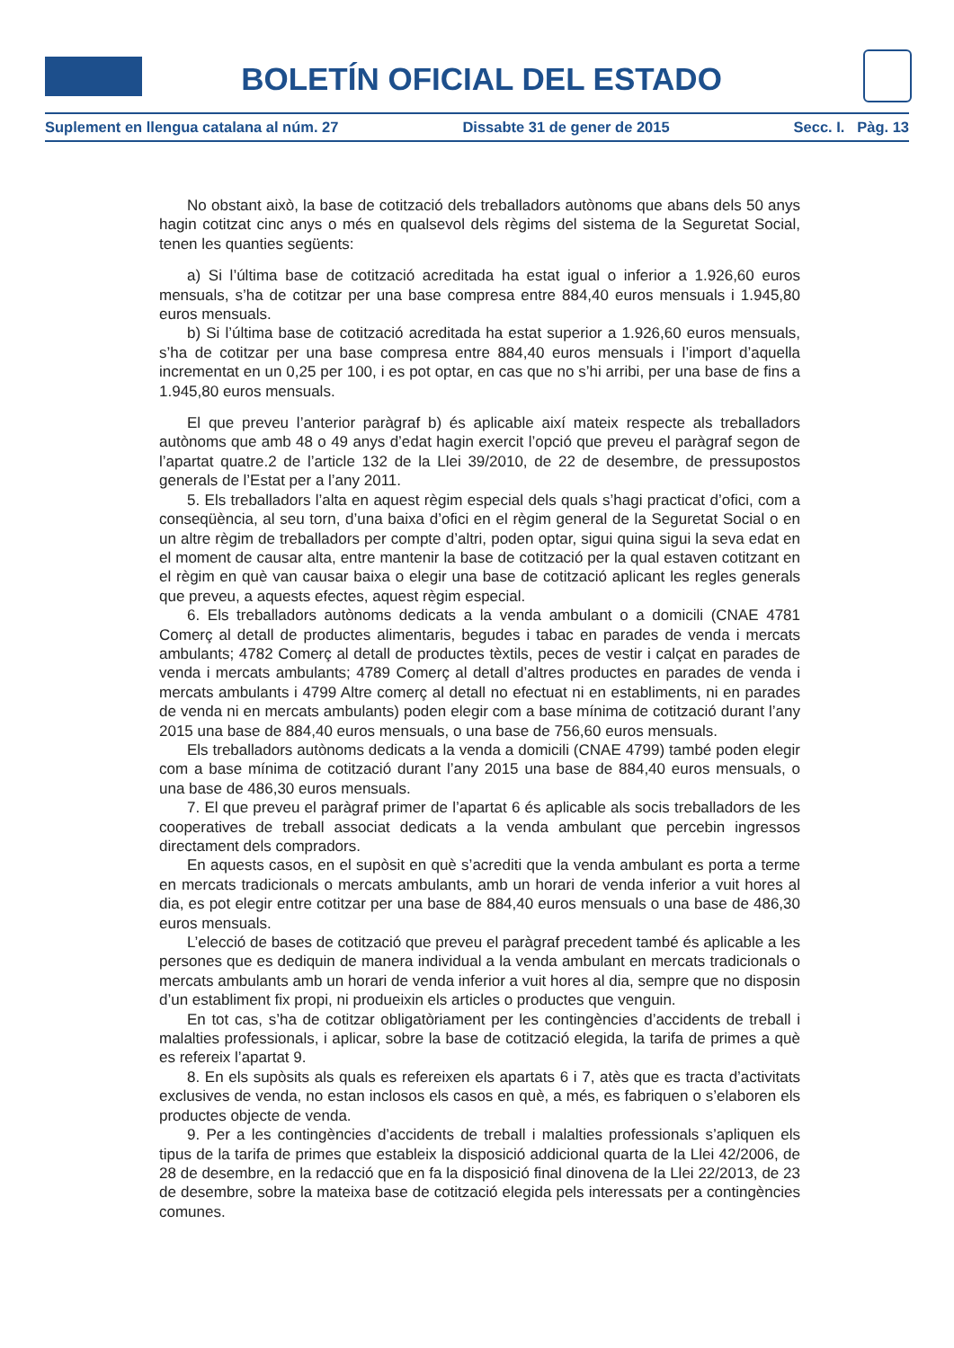BOLETÍN OFICIAL DEL ESTADO
Suplement en llengua catalana al núm. 27 Dissabte 31 de gener de 2015 Secc. I. Pàg. 13
No obstant això, la base de cotització dels treballadors autònoms que abans dels 50 anys hagin cotitzat cinc anys o més en qualsevol dels règims del sistema de la Seguretat Social, tenen les quanties següents:
a) Si l’última base de cotització acreditada ha estat igual o inferior a 1.926,60 euros mensuals, s’ha de cotitzar per una base compresa entre 884,40 euros mensuals i 1.945,80 euros mensuals.
b) Si l’última base de cotització acreditada ha estat superior a 1.926,60 euros mensuals, s’ha de cotitzar per una base compresa entre 884,40 euros mensuals i l’import d’aquella incrementat en un 0,25 per 100, i es pot optar, en cas que no s’hi arribi, per una base de fins a 1.945,80 euros mensuals.
El que preveu l’anterior paràgraf b) és aplicable així mateix respecte als treballadors autònoms que amb 48 o 49 anys d’edat hagin exercit l’opció que preveu el paràgraf segon de l’apartat quatre.2 de l’article 132 de la Llei 39/2010, de 22 de desembre, de pressupostos generals de l’Estat per a l’any 2011.
5. Els treballadors l’alta en aquest règim especial dels quals s’hagi practicat d’ofici, com a conseqüència, al seu torn, d’una baixa d’ofici en el règim general de la Seguretat Social o en un altre règim de treballadors per compte d’altri, poden optar, sigui quina sigui la seva edat en el moment de causar alta, entre mantenir la base de cotització per la qual estaven cotitzant en el règim en què van causar baixa o elegir una base de cotització aplicant les regles generals que preveu, a aquests efectes, aquest règim especial.
6. Els treballadors autònoms dedicats a la venda ambulant o a domicili (CNAE 4781 Comerç al detall de productes alimentaris, begudes i tabac en parades de venda i mercats ambulants; 4782 Comerç al detall de productes tèxtils, peces de vestir i calçat en parades de venda i mercats ambulants; 4789 Comerç al detall d’altres productes en parades de venda i mercats ambulants i 4799 Altre comerç al detall no efectuat ni en establiments, ni en parades de venda ni en mercats ambulants) poden elegir com a base mínima de cotització durant l’any 2015 una base de 884,40 euros mensuals, o una base de 756,60 euros mensuals.
Els treballadors autònoms dedicats a la venda a domicili (CNAE 4799) també poden elegir com a base mínima de cotització durant l’any 2015 una base de 884,40 euros mensuals, o una base de 486,30 euros mensuals.
7. El que preveu el paràgraf primer de l’apartat 6 és aplicable als socis treballadors de les cooperatives de treball associat dedicats a la venda ambulant que percebin ingressos directament dels compradors.
En aquests casos, en el supòsit en què s’acrediti que la venda ambulant es porta a terme en mercats tradicionals o mercats ambulants, amb un horari de venda inferior a vuit hores al dia, es pot elegir entre cotitzar per una base de 884,40 euros mensuals o una base de 486,30 euros mensuals.
L’elecció de bases de cotització que preveu el paràgraf precedent també és aplicable a les persones que es dediquin de manera individual a la venda ambulant en mercats tradicionals o mercats ambulants amb un horari de venda inferior a vuit hores al dia, sempre que no disposin d’un establiment fix propi, ni produeixin els articles o productes que venguin.
En tot cas, s’ha de cotitzar obligatòriament per les contingències d’accidents de treball i malalties professionals, i aplicar, sobre la base de cotització elegida, la tarifa de primes a què es refereix l’apartat 9.
8. En els supòsits als quals es refereixen els apartats 6 i 7, atès que es tracta d’activitats exclusives de venda, no estan inclosos els casos en què, a més, es fabriquen o s’elaboren els productes objecte de venda.
9. Per a les contingències d’accidents de treball i malalties professionals s’apliquen els tipus de la tarifa de primes que estableix la disposició addicional quarta de la Llei 42/2006, de 28 de desembre, en la redacció que en fa la disposició final dinovena de la Llei 22/2013, de 23 de desembre, sobre la mateixa base de cotització elegida pels interessats per a contingències comunes.